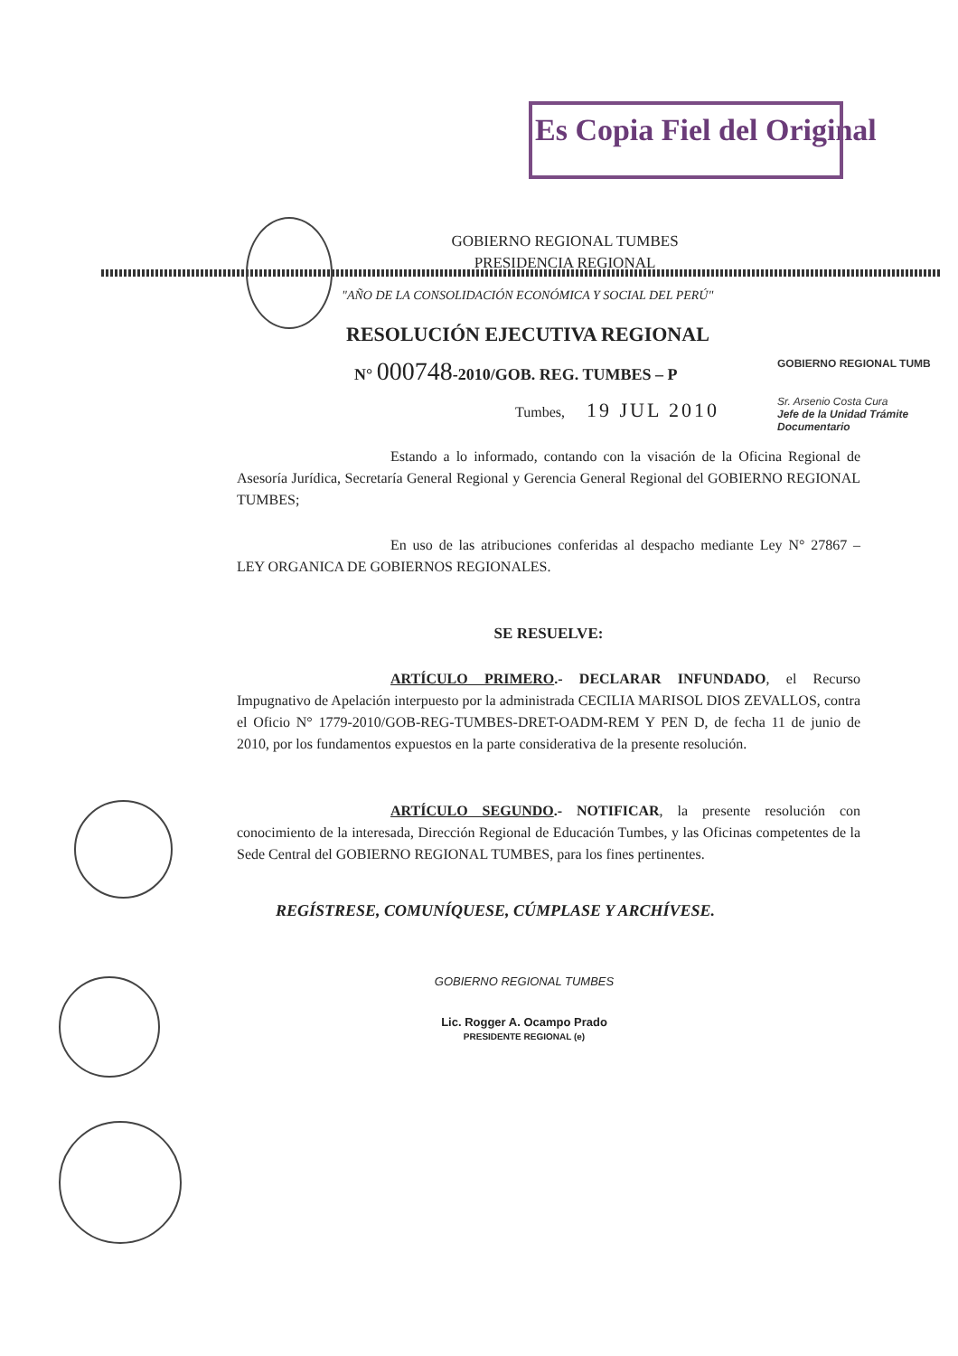Es Copia Fiel del Original
GOBIERNO REGIONAL TUMBES
PRESIDENCIA REGIONAL
"AÑO DE LA CONSOLIDACIÓN ECONÓMICA Y SOCIAL DEL PERÚ"
RESOLUCIÓN EJECUTIVA REGIONAL
N° 000748-2010/GOB. REG. TUMBES – P
Tumbes, 19 JUL 2010
GOBIERNO REGIONAL TUMB
Sr. Arsenio Costa Cura
Jefe de la Unidad Trámite Documentario
Estando a lo informado, contando con la visación de la Oficina Regional de Asesoría Jurídica, Secretaría General Regional y Gerencia General Regional del GOBIERNO REGIONAL TUMBES;
En uso de las atribuciones conferidas al despacho mediante Ley N° 27867 – LEY ORGANICA DE GOBIERNOS REGIONALES.
SE RESUELVE:
ARTÍCULO PRIMERO.- DECLARAR INFUNDADO, el Recurso Impugnativo de Apelación interpuesto por la administrada CECILIA MARISOL DIOS ZEVALLOS, contra el Oficio N° 1779-2010/GOB-REG-TUMBES-DRET-OADM-REM Y PEN D, de fecha 11 de junio de 2010, por los fundamentos expuestos en la parte considerativa de la presente resolución.
ARTÍCULO SEGUNDO.- NOTIFICAR, la presente resolución con conocimiento de la interesada, Dirección Regional de Educación Tumbes, y las Oficinas competentes de la Sede Central del GOBIERNO REGIONAL TUMBES, para los fines pertinentes.
REGÍSTRESE, COMUNÍQUESE, CÚMPLASE Y ARCHÍVESE.
GOBIERNO REGIONAL TUMBES
Lic. Rogger A. Ocampo Prado
PRESIDENTE REGIONAL (e)